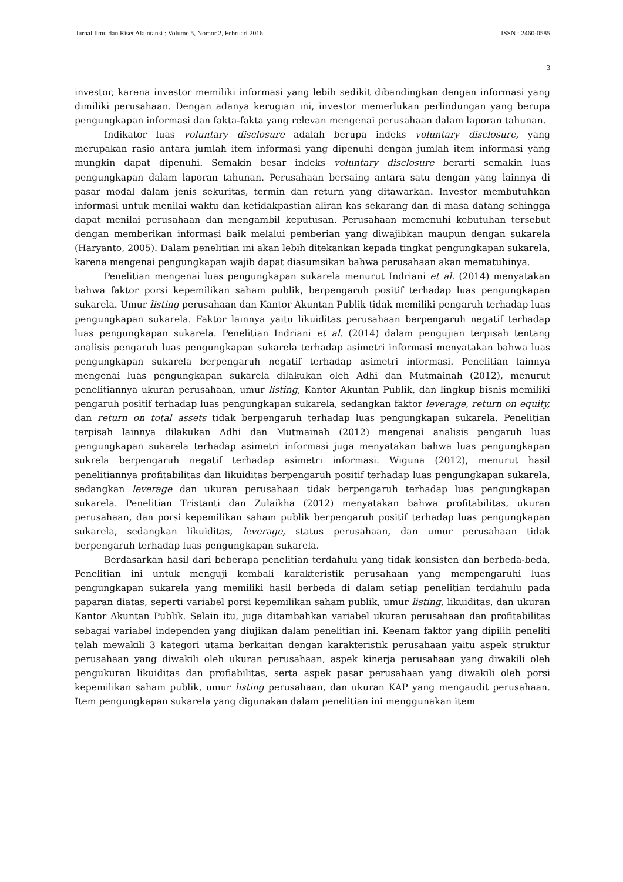Jurnal Ilmu dan Riset Akuntansi : Volume 5, Nomor 2, Februari 2016 ISSN : 2460-0585
3
investor, karena investor memiliki informasi yang lebih sedikit dibandingkan dengan informasi yang dimiliki perusahaan. Dengan adanya kerugian ini, investor memerlukan perlindungan yang berupa pengungkapan informasi dan fakta-fakta yang relevan mengenai perusahaan dalam laporan tahunan.
Indikator luas voluntary disclosure adalah berupa indeks voluntary disclosure, yang merupakan rasio antara jumlah item informasi yang dipenuhi dengan jumlah item informasi yang mungkin dapat dipenuhi. Semakin besar indeks voluntary disclosure berarti semakin luas pengungkapan dalam laporan tahunan. Perusahaan bersaing antara satu dengan yang lainnya di pasar modal dalam jenis sekuritas, termin dan return yang ditawarkan. Investor membutuhkan informasi untuk menilai waktu dan ketidakpastian aliran kas sekarang dan di masa datang sehingga dapat menilai perusahaan dan mengambil keputusan. Perusahaan memenuhi kebutuhan tersebut dengan memberikan informasi baik melalui pemberian yang diwajibkan maupun dengan sukarela (Haryanto, 2005). Dalam penelitian ini akan lebih ditekankan kepada tingkat pengungkapan sukarela, karena mengenai pengungkapan wajib dapat diasumsikan bahwa perusahaan akan mematuhinya.
Penelitian mengenai luas pengungkapan sukarela menurut Indriani et al. (2014) menyatakan bahwa faktor porsi kepemilikan saham publik, berpengaruh positif terhadap luas pengungkapan sukarela. Umur listing perusahaan dan Kantor Akuntan Publik tidak memiliki pengaruh terhadap luas pengungkapan sukarela. Faktor lainnya yaitu likuiditas perusahaan berpengaruh negatif terhadap luas pengungkapan sukarela. Penelitian Indriani et al. (2014) dalam pengujian terpisah tentang analisis pengaruh luas pengungkapan sukarela terhadap asimetri informasi menyatakan bahwa luas pengungkapan sukarela berpengaruh negatif terhadap asimetri informasi. Penelitian lainnya mengenai luas pengungkapan sukarela dilakukan oleh Adhi dan Mutmainah (2012), menurut penelitiannya ukuran perusahaan, umur listing, Kantor Akuntan Publik, dan lingkup bisnis memiliki pengaruh positif terhadap luas pengungkapan sukarela, sedangkan faktor leverage, return on equity, dan return on total assets tidak berpengaruh terhadap luas pengungkapan sukarela. Penelitian terpisah lainnya dilakukan Adhi dan Mutmainah (2012) mengenai analisis pengaruh luas pengungkapan sukarela terhadap asimetri informasi juga menyatakan bahwa luas pengungkapan sukrela berpengaruh negatif terhadap asimetri informasi. Wiguna (2012), menurut hasil penelitiannya profitabilitas dan likuiditas berpengaruh positif terhadap luas pengungkapan sukarela, sedangkan leverage dan ukuran perusahaan tidak berpengaruh terhadap luas pengungkapan sukarela. Penelitian Tristanti dan Zulaikha (2012) menyatakan bahwa profitabilitas, ukuran perusahaan, dan porsi kepemilikan saham publik berpengaruh positif terhadap luas pengungkapan sukarela, sedangkan likuiditas, leverage, status perusahaan, dan umur perusahaan tidak berpengaruh terhadap luas pengungkapan sukarela.
Berdasarkan hasil dari beberapa penelitian terdahulu yang tidak konsisten dan berbeda-beda, Penelitian ini untuk menguji kembali karakteristik perusahaan yang mempengaruhi luas pengungkapan sukarela yang memiliki hasil berbeda di dalam setiap penelitian terdahulu pada paparan diatas, seperti variabel porsi kepemilikan saham publik, umur listing, likuiditas, dan ukuran Kantor Akuntan Publik. Selain itu, juga ditambahkan variabel ukuran perusahaan dan profitabilitas sebagai variabel independen yang diujikan dalam penelitian ini. Keenam faktor yang dipilih peneliti telah mewakili 3 kategori utama berkaitan dengan karakteristik perusahaan yaitu aspek struktur perusahaan yang diwakili oleh ukuran perusahaan, aspek kinerja perusahaan yang diwakili oleh pengukuran likuiditas dan profiabilitas, serta aspek pasar perusahaan yang diwakili oleh porsi kepemilikan saham publik, umur listing perusahaan, dan ukuran KAP yang mengaudit perusahaan. Item pengungkapan sukarela yang digunakan dalam penelitian ini menggunakan item